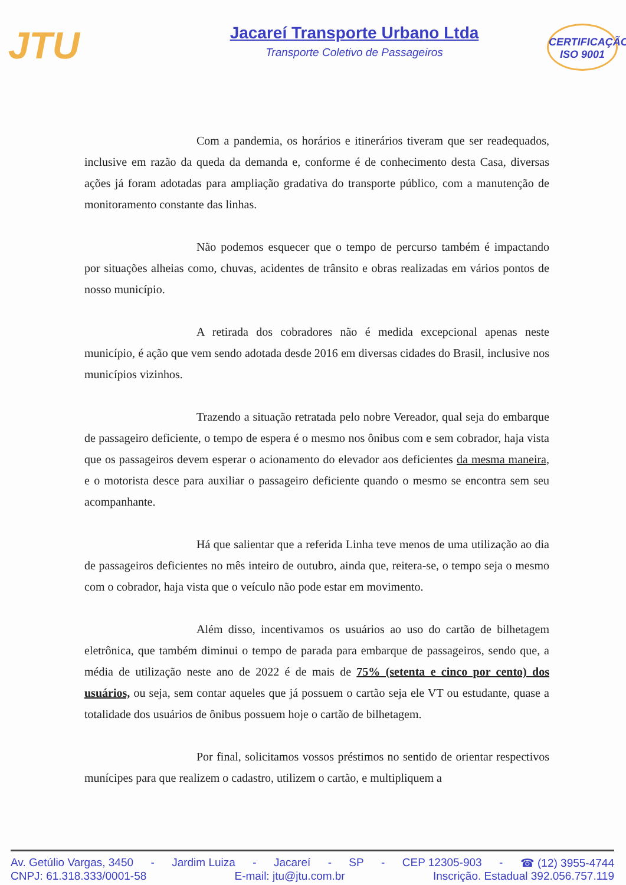JTU
Jacareí Transporte Urbano Ltda
Transporte Coletivo de Passageiros
CERTIFICAÇÃO
ISO 9001
Com a pandemia, os horários e itinerários tiveram que ser readequados, inclusive em razão da queda da demanda e, conforme é de conhecimento desta Casa, diversas ações já foram adotadas para ampliação gradativa do transporte público, com a manutenção de monitoramento constante das linhas.
Não podemos esquecer que o tempo de percurso também é impactando por situações alheias como, chuvas, acidentes de trânsito e obras realizadas em vários pontos de nosso município.
A retirada dos cobradores não é medida excepcional apenas neste município, é ação que vem sendo adotada desde 2016 em diversas cidades do Brasil, inclusive nos municípios vizinhos.
Trazendo a situação retratada pelo nobre Vereador, qual seja do embarque de passageiro deficiente, o tempo de espera é o mesmo nos ônibus com e sem cobrador, haja vista que os passageiros devem esperar o acionamento do elevador aos deficientes da mesma maneira, e o motorista desce para auxiliar o passageiro deficiente quando o mesmo se encontra sem seu acompanhante.
Há que salientar que a referida Linha teve menos de uma utilização ao dia de passageiros deficientes no mês inteiro de outubro, ainda que, reitera-se, o tempo seja o mesmo com o cobrador, haja vista que o veículo não pode estar em movimento.
Além disso, incentivamos os usuários ao uso do cartão de bilhetagem eletrônica, que também diminui o tempo de parada para embarque de passageiros, sendo que, a média de utilização neste ano de 2022 é de mais de 75% (setenta e cinco por cento) dos usuários, ou seja, sem contar aqueles que já possuem o cartão seja ele VT ou estudante, quase a totalidade dos usuários de ônibus possuem hoje o cartão de bilhetagem.
Por final, solicitamos vossos préstimos no sentido de orientar respectivos munícipes para que realizem o cadastro, utilizem o cartão, e multipliquem a
Av. Getúlio Vargas, 3450 - Jardim Luiza - Jacareí - SP - CEP 12305-903 - ☎ (12) 3955-4744
CNPJ: 61.318.333/0001-58 E-mail: jtu@jtu.com.br Inscrição. Estadual 392.056.757.119